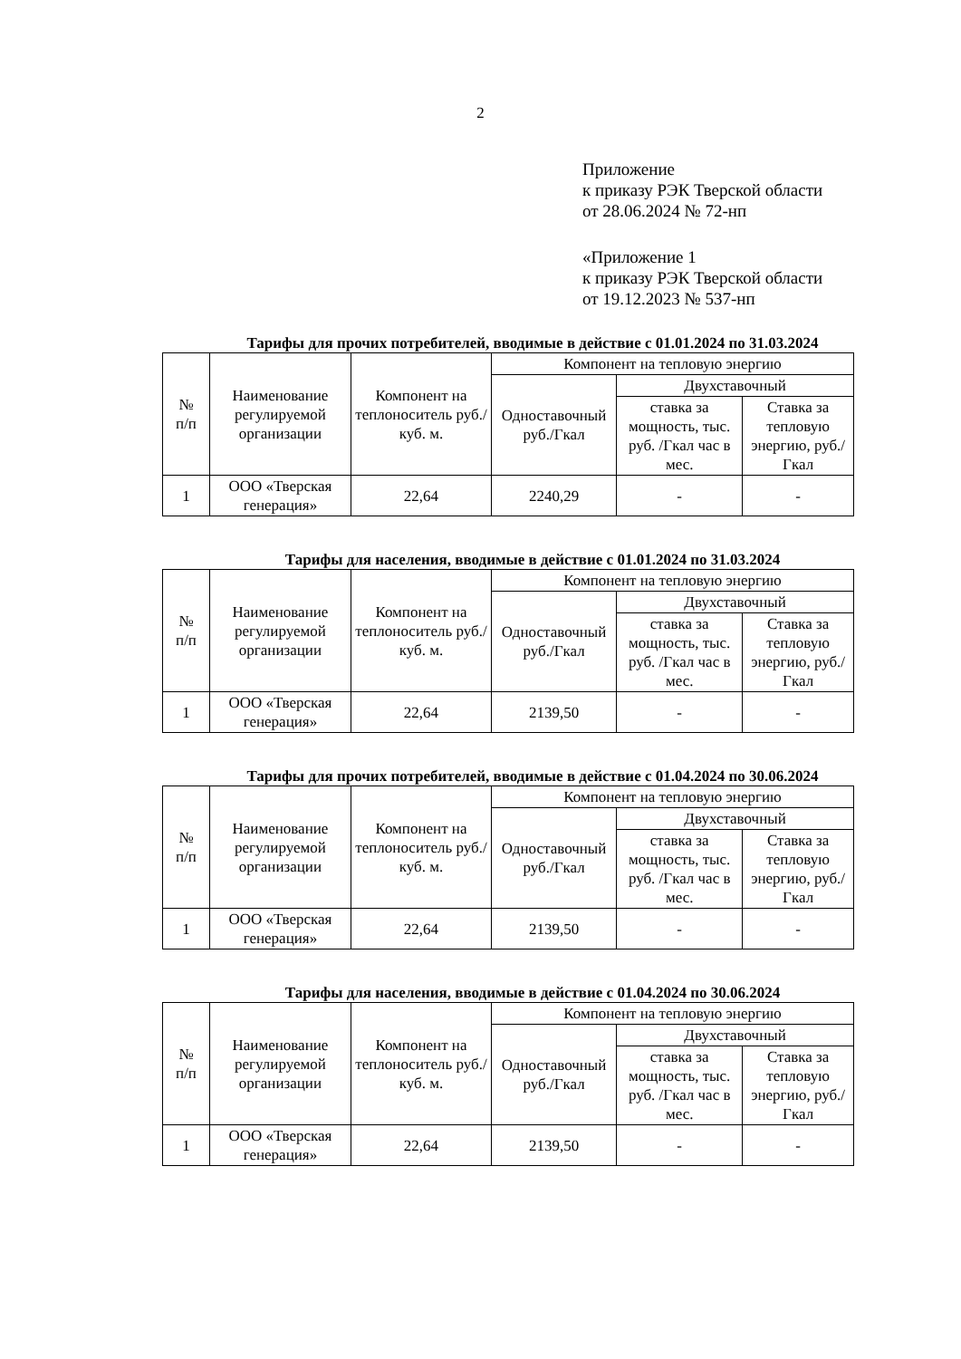2
Приложение
к приказу РЭК Тверской области
от 28.06.2024 № 72-нп
«Приложение 1
к приказу РЭК Тверской области
от 19.12.2023 № 537-нп
Тарифы для прочих потребителей, вводимые в действие с 01.01.2024 по 31.03.2024
| № п/п | Наименование регулируемой организации | Компонент на теплоноситель руб./куб. м. | Компонент на тепловую энергию | | |
| --- | --- | --- | --- | --- | --- |
| | | | Одноставочный руб./Гкал | Двухставочный | |
| | | | | ставка за мощность, тыс. руб. /Гкал час в мес. | Ставка за тепловую энергию, руб./Гкал |
| 1 | ООО «Тверская генерация» | 22,64 | 2240,29 | - | - |
Тарифы для населения, вводимые в действие с 01.01.2024 по 31.03.2024
| № п/п | Наименование регулируемой организации | Компонент на теплоноситель руб./куб. м. | Компонент на тепловую энергию | | |
| --- | --- | --- | --- | --- | --- |
| | | | Одноставочный руб./Гкал | Двухставочный | |
| | | | | ставка за мощность, тыс. руб. /Гкал час в мес. | Ставка за тепловую энергию, руб./Гкал |
| 1 | ООО «Тверская генерация» | 22,64 | 2139,50 | - | - |
Тарифы для прочих потребителей, вводимые в действие с 01.04.2024 по 30.06.2024
| № п/п | Наименование регулируемой организации | Компонент на теплоноситель руб./куб. м. | Компонент на тепловую энергию | | |
| --- | --- | --- | --- | --- | --- |
| | | | Одноставочный руб./Гкал | Двухставочный | |
| | | | | ставка за мощность, тыс. руб. /Гкал час в мес. | Ставка за тепловую энергию, руб./Гкал |
| 1 | ООО «Тверская генерация» | 22,64 | 2139,50 | - | - |
Тарифы для населения, вводимые в действие с 01.04.2024 по 30.06.2024
| № п/п | Наименование регулируемой организации | Компонент на теплоноситель руб./куб. м. | Компонент на тепловую энергию | | |
| --- | --- | --- | --- | --- | --- |
| | | | Одноставочный руб./Гкал | Двухставочный | |
| | | | | ставка за мощность, тыс. руб. /Гкал час в мес. | Ставка за тепловую энергию, руб./Гкал |
| 1 | ООО «Тверская генерация» | 22,64 | 2139,50 | - | - |